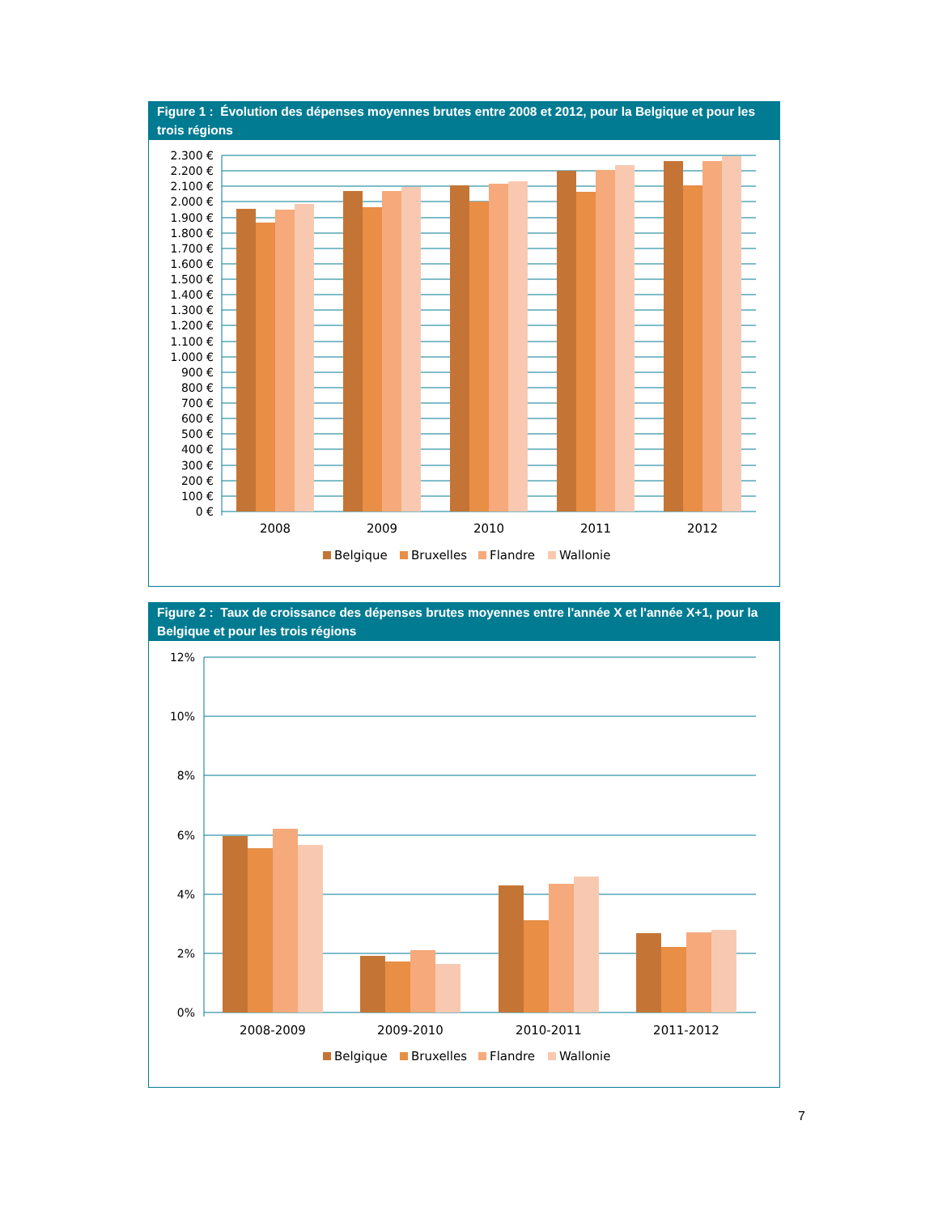Figure 1 : Évolution des dépenses moyennes brutes entre 2008 et 2012, pour la Belgique et pour les trois régions
2.300 €
2.200 €
2.100 €
2.000 €
1.900 €
1.800 €
1.700 €
1.600 €
1.500 €
1.400 €
1.300 €
1.200 €
1.100 €
1.000 €
900 €
800 €
700 €
600 €
500 €
400 €
300 €
200 €
100 €
0 €
2008
2009
2010
2011
2012
Belgique
Bruxelles
Flandre
Wallonie
Figure 2 : Taux de croissance des dépenses brutes moyennes entre l'année X et l'année X+1, pour la Belgique et pour les trois régions
12%
10%
8%
6%
4%
2%
0%
2008-2009
2009-2010
2010-2011
2011-2012
Belgique
Bruxelles
Flandre
Wallonie
7